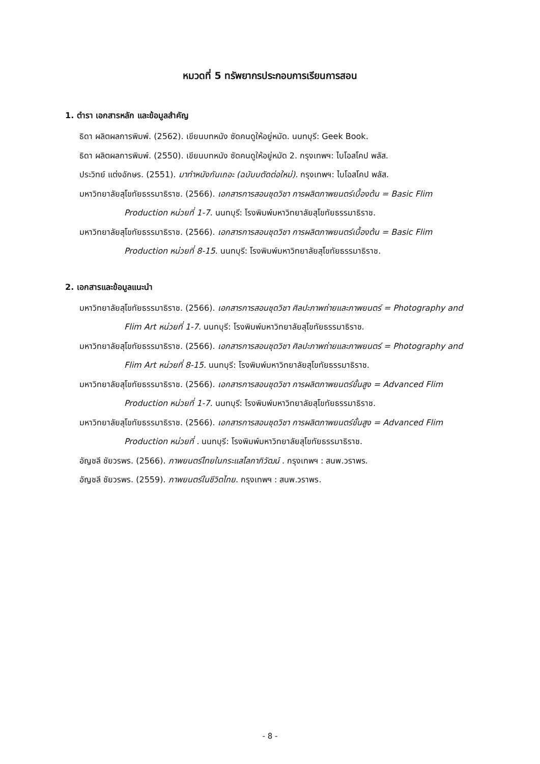หมวดที่ 5 ทรัพยากรประกอบการเรียนการสอน
1. ตำรา เอกสารหลัก และข้อมูลสำคัญ
ธิดา ผลิตผลการพิมพ์. (2562). เขียนบทหนัง ซัดคนดูให้อยู่หมัด. นนทบุรี: Geek Book.
ธิดา ผลิตผลการพิมพ์. (2550). เขียนบทหนัง ซัดคนดูให้อยู่หมัด 2. กรุงเทพฯ: ไบโอสโคป พลัส.
ประวิทย์ แต่งอักษร. (2551). มาทำหนังกันเถอะ (ฉบับบตัดต่อใหม่). กรุงเทพฯ: ไบโอสโคป พลัส.
มหาวิทยาลัยสุโขทัยธรรมาธิราช. (2566). เอกสารการสอนชุดวิชา การผลิตภาพยนตร์เบื้องต้น = Basic Flim Production หน่วยที่ 1-7. นนทบุรี: โรงพิมพ์มหาวิทยาลัยสุโขทัยธรรมาธิราช.
มหาวิทยาลัยสุโขทัยธรรมาธิราช. (2566). เอกสารการสอนชุดวิชา การผลิตภาพยนตร์เบื้องต้น = Basic Flim Production หน่วยที่ 8-15. นนทบุรี: โรงพิมพ์มหาวิทยาลัยสุโขทัยธรรมาธิราช.
2. เอกสารและข้อมูลแนะนำ
มหาวิทยาลัยสุโขทัยธรรมาธิราช. (2566). เอกสารการสอนชุดวิชา ศิลปะภาพถ่ายและภาพยนตร์ = Photography and Flim Art หน่วยที่ 1-7. นนทบุรี: โรงพิมพ์มหาวิทยาลัยสุโขทัยธรรมาธิราช.
มหาวิทยาลัยสุโขทัยธรรมาธิราช. (2566). เอกสารการสอนชุดวิชา ศิลปะภาพถ่ายและภาพยนตร์ = Photography and Flim Art หน่วยที่ 8-15. นนทบุรี: โรงพิมพ์มหาวิทยาลัยสุโขทัยธรรมาธิราช.
มหาวิทยาลัยสุโขทัยธรรมาธิราช. (2566). เอกสารการสอนชุดวิชา การผลิตภาพยนตร์ขั้นสูง = Advanced Flim Production หน่วยที่ 1-7. นนทบุรี: โรงพิมพ์มหาวิทยาลัยสุโขทัยธรรมาธิราช.
มหาวิทยาลัยสุโขทัยธรรมาธิราช. (2566). เอกสารการสอนชุดวิชา การผลิตภาพยนตร์ขั้นสูง = Advanced Flim Production หน่วยที่ . นนทบุรี: โรงพิมพ์มหาวิทยาลัยสุโขทัยธรรมาธิราช.
อัญชลี ชัยวรพร. (2566). ภาพยนตร์ไทยในกระแสโลกาภิวัฒน์ . กรุงเทพฯ : สนพ.วราพร.
อัญชลี ชัยวรพร. (2559). ภาพยนตร์ในชีวิตไทย. กรุงเทพฯ : สนพ.วราพร.
- 8 -